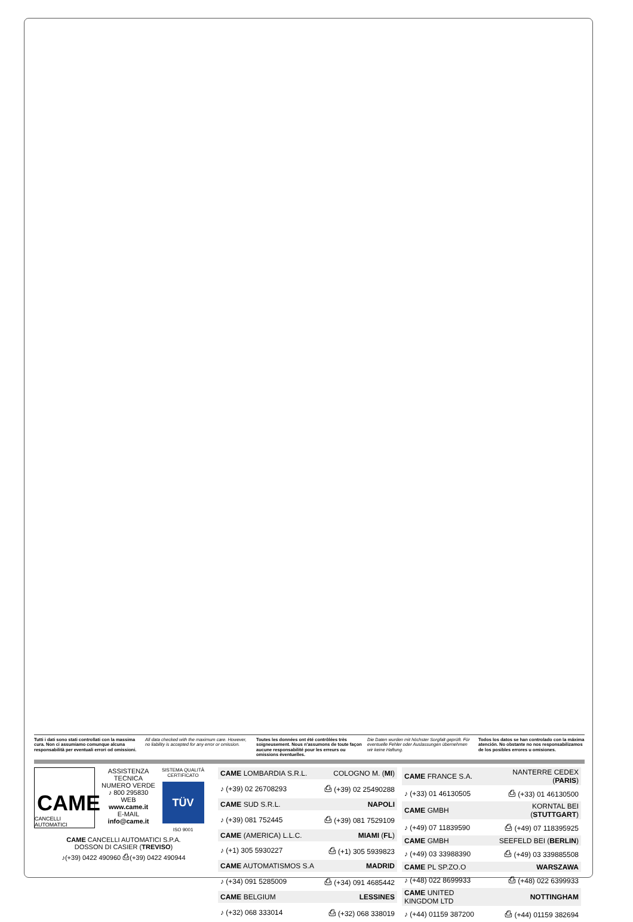Tutti i dati sono stati controllati con la massima cura. Non ci assumiamo comunque alcuna responsabilità per eventuali errori od omissioni.
All data checked with the maximum care. However, no liability is accepted for any error or omission.
Toutes les données ont été contrôlées très soigneusement. Nous n'assumons de toute façon aucune responsabilité pour les erreurs ou omissions éventuelles.
Die Daten wurden mit höchster Sorgfalt geprüft. Für eventuelle Fehler oder Auslassungen übernehmen wir keine Haftung.
Todos los datos se han controlado con la máxima atención. No obstante no nos responsabilizamos de los posibles errores u omisiones.
CAME
CANCELLI AUTOMATICI
ASSISTENZA TECNICA
NUMERO VERDE
♪ 800 295830
WEB
www.came.it
E-MAIL
info@came.it
SISTEMA QUALITÀ
CERTIFICATO
TÜV
ISO 9001
CAME CANCELLI AUTOMATICI S.P.A.
DOSSON DI CASIER (TREVISO)
♪(+39) 0422 490960 ⎙(+39) 0422 490944
| CAME LOMBARDIA S.R.L. | COLOGNO M. ( MI ) |
| ♪ (+39) 02 26708293 | ⎙ (+39) 02 25490288 |
| CAME SUD S.R.L. | NAPOLI |
| ♪ (+39) 081 752445 | ⎙ (+39) 081 7529109 |
| CAME (AMERICA) L.L.C. | MIAMI ( FL ) |
| ♪ (+1) 305 5930227 | ⎙ (+1) 305 5939823 |
| CAME AUTOMATISMOS S.A | MADRID |
| ♪ (+34) 091 5285009 | ⎙ (+34) 091 4685442 |
| CAME BELGIUM | LESSINES |
| ♪ (+32) 068 333014 | ⎙ (+32) 068 338019 |
| CAME FRANCE S.A. | NANTERRE CEDEX ( PARIS ) |
| ♪ (+33) 01 46130505 | ⎙ (+33) 01 46130500 |
| CAME GMBH | KORNTAL BEI ( STUTTGART ) |
| ♪ (+49) 07 11839590 | ⎙ (+49) 07 118395925 |
| CAME GMBH | SEEFELD BEI ( BERLIN ) |
| ♪ (+49) 03 33988390 | ⎙ (+49) 03 339885508 |
| CAME PL SP.ZO.O | WARSZAWA |
| ♪ (+48) 022 8699933 | ⎙ (+48) 022 6399933 |
| CAME UNITED KINGDOM LTD | NOTTINGHAM |
| ♪ (+44) 01159 387200 | ⎙ (+44) 01159 382694 |